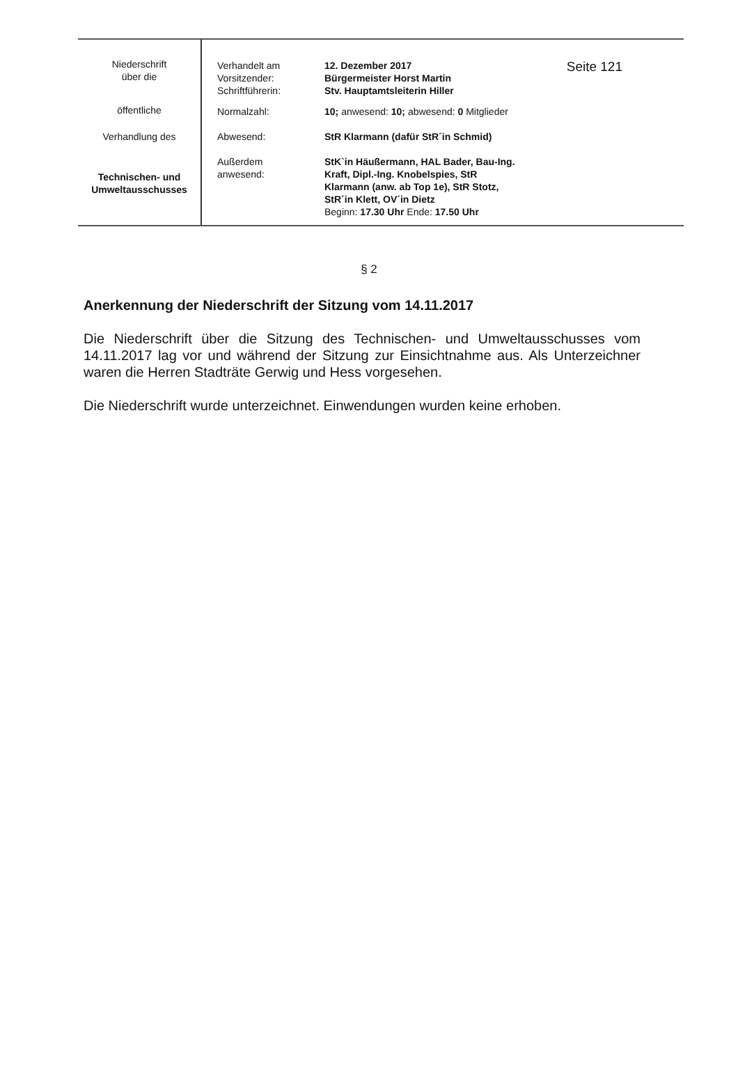| Niederschrift über die öffentliche Verhandlung des Technischen- und Umweltausschusses | Verhandelt am 12. Dezember 2017 Vorsitzender: Bürgermeister Horst Martin Schriftführerin: Stv. Hauptamtsleiterin Hiller Normalzahl: 10 ; anwesend: 10; abwesend: 0 Mitglieder Abwesend: StR Klarmann (dafür StR´in Schmid) Außerdem anwesend: StK`in Häußermann, HAL Bader, Bau-Ing. Kraft, Dipl.-Ing. Knobelspies, StR Klarmann (anw. ab Top 1e), StR Stotz, StR´in Klett, OV´in Dietz Beginn: 17.30 Uhr Ende: 17.50 Uhr | Seite 121 |
§ 2
Anerkennung der Niederschrift der Sitzung vom 14.11.2017
Die Niederschrift über die Sitzung des Technischen- und Umweltausschusses vom 14.11.2017 lag vor und während der Sitzung zur Einsichtnahme aus. Als Unterzeichner waren die Herren Stadträte Gerwig und Hess vorgesehen.
Die Niederschrift wurde unterzeichnet. Einwendungen wurden keine erhoben.